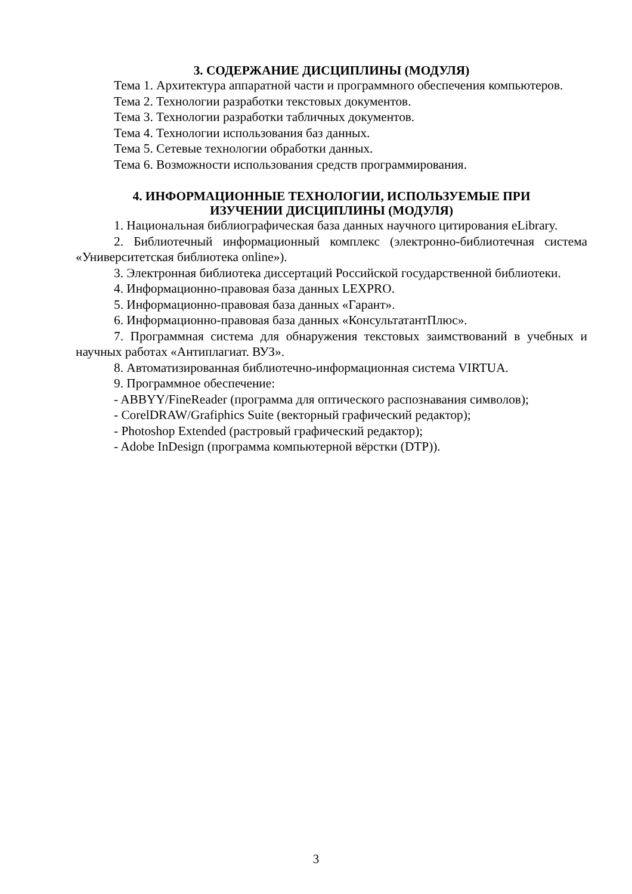3. СОДЕРЖАНИЕ ДИСЦИПЛИНЫ (МОДУЛЯ)
Тема 1. Архитектура аппаратной части и программного обеспечения компьютеров.
Тема 2. Технологии разработки текстовых документов.
Тема 3. Технологии разработки табличных документов.
Тема 4. Технологии использования баз данных.
Тема 5. Сетевые технологии обработки данных.
Тема 6. Возможности использования средств программирования.
4. ИНФОРМАЦИОННЫЕ ТЕХНОЛОГИИ, ИСПОЛЬЗУЕМЫЕ ПРИ
ИЗУЧЕНИИ ДИСЦИПЛИНЫ (МОДУЛЯ)
1. Национальная библиографическая база данных научного цитирования eLibrary.
2. Библиотечный информационный комплекс (электронно-библиотечная система «Университетская библиотека online»).
3. Электронная библиотека диссертаций Российской государственной библиотеки.
4. Информационно-правовая база данных LEXPRO.
5. Информационно-правовая база данных «Гарант».
6. Информационно-правовая база данных «КонсультатантПлюс».
7. Программная система для обнаружения текстовых заимствований в учебных и научных работах «Антиплагиат. ВУЗ».
8. Автоматизированная библиотечно-информационная система VIRTUA.
9. Программное обеспечение:
- ABBYY/FineReader (программа для оптического распознавания символов);
- CorelDRAW/Grafiphics Suite (векторный графический редактор);
- Photoshop Extended (растровый графический редактор);
- Adobe InDesign (программа компьютерной вёрстки (DTP)).
3